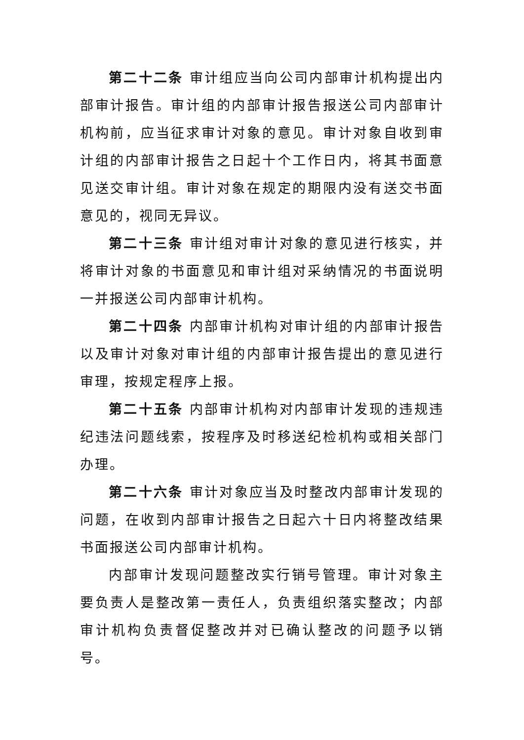第二十二条 审计组应当向公司内部审计机构提出内部审计报告。审计组的内部审计报告报送公司内部审计机构前，应当征求审计对象的意见。审计对象自收到审计组的内部审计报告之日起十个工作日内，将其书面意见送交审计组。审计对象在规定的期限内没有送交书面意见的，视同无异议。
第二十三条 审计组对审计对象的意见进行核实，并将审计对象的书面意见和审计组对采纳情况的书面说明一并报送公司内部审计机构。
第二十四条 内部审计机构对审计组的内部审计报告以及审计对象对审计组的内部审计报告提出的意见进行审理，按规定程序上报。
第二十五条 内部审计机构对内部审计发现的违规违纪违法问题线索，按程序及时移送纪检机构或相关部门办理。
第二十六条 审计对象应当及时整改内部审计发现的问题，在收到内部审计报告之日起六十日内将整改结果书面报送公司内部审计机构。
内部审计发现问题整改实行销号管理。审计对象主要负责人是整改第一责任人，负责组织落实整改；内部审计机构负责督促整改并对已确认整改的问题予以销号。